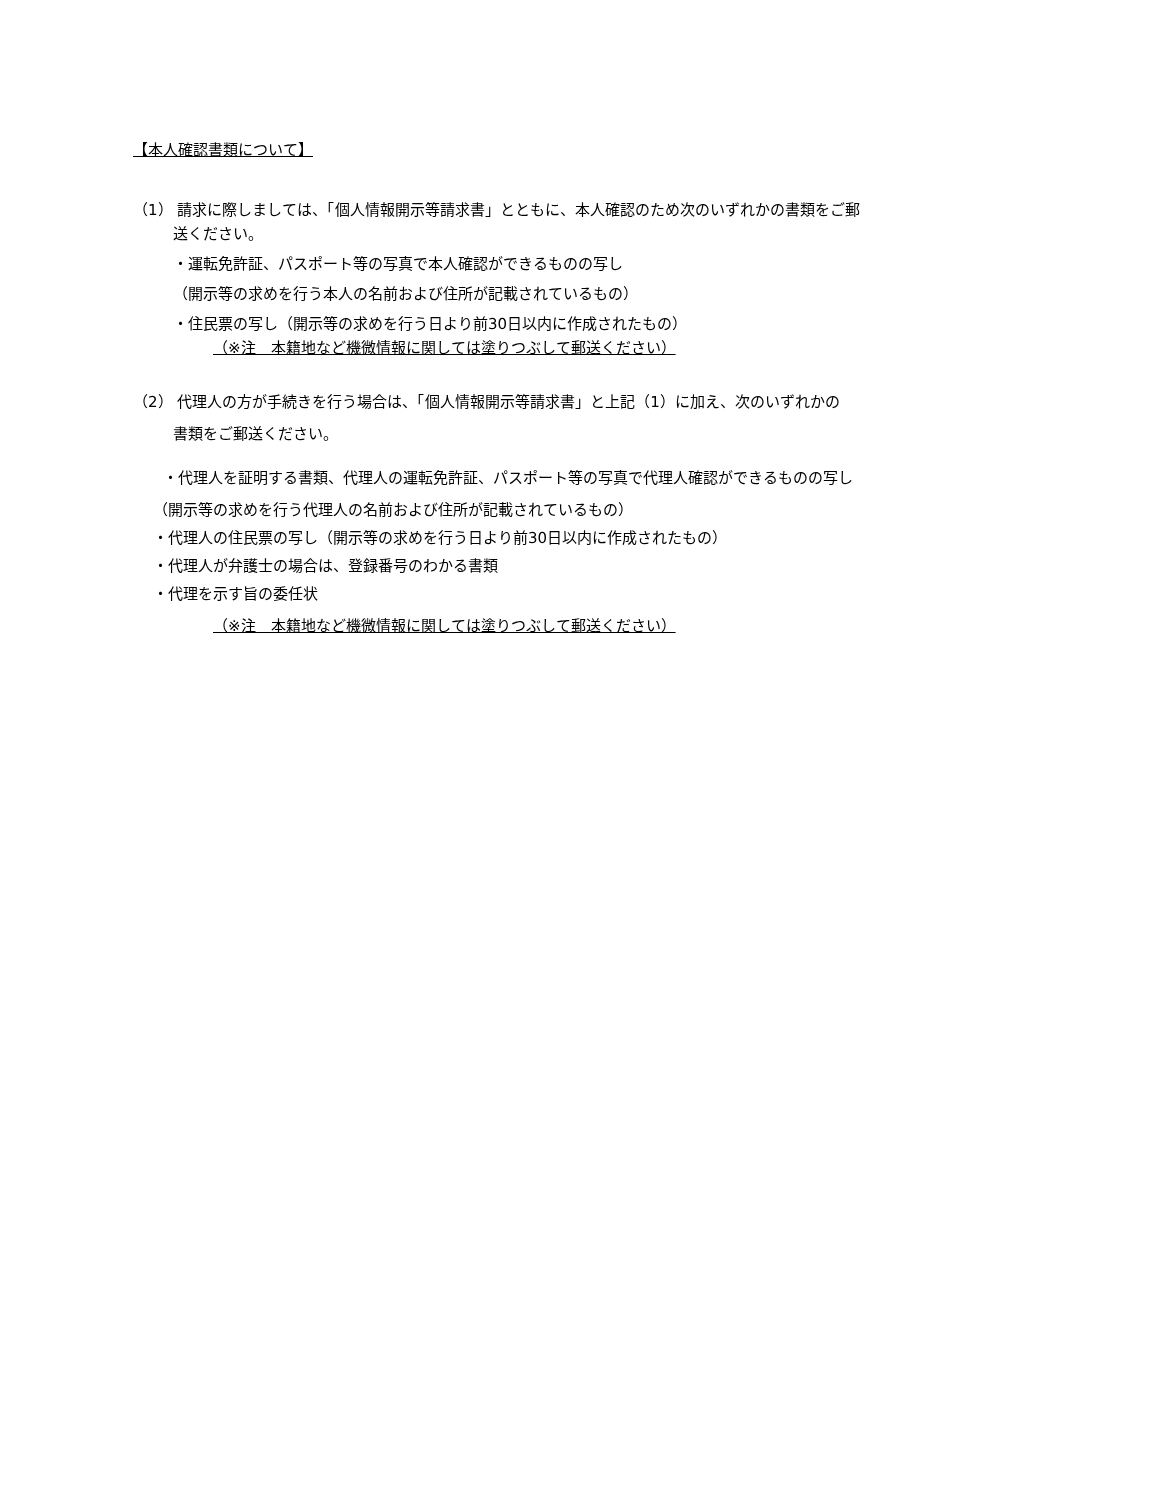【本人確認書類について】
（1） 請求に際しましては、「個人情報開示等請求書」とともに、本人確認のため次のいずれかの書類をご郵
送ください。
・運転免許証、パスポート等の写真で本人確認ができるものの写し
（開示等の求めを行う本人の名前および住所が記載されているもの）
・住民票の写し（開示等の求めを行う日より前30日以内に作成されたもの）
（※注　本籍地など機微情報に関しては塗りつぶして郵送ください）
（2） 代理人の方が手続きを行う場合は、「個人情報開示等請求書」と上記（1）に加え、次のいずれかの
書類をご郵送ください。
・代理人を証明する書類、代理人の運転免許証、パスポート等の写真で代理人確認ができるものの写し
（開示等の求めを行う代理人の名前および住所が記載されているもの）
・代理人の住民票の写し（開示等の求めを行う日より前30日以内に作成されたもの）
・代理人が弁護士の場合は、登録番号のわかる書類
・代理を示す旨の委任状
（※注　本籍地など機微情報に関しては塗りつぶして郵送ください）